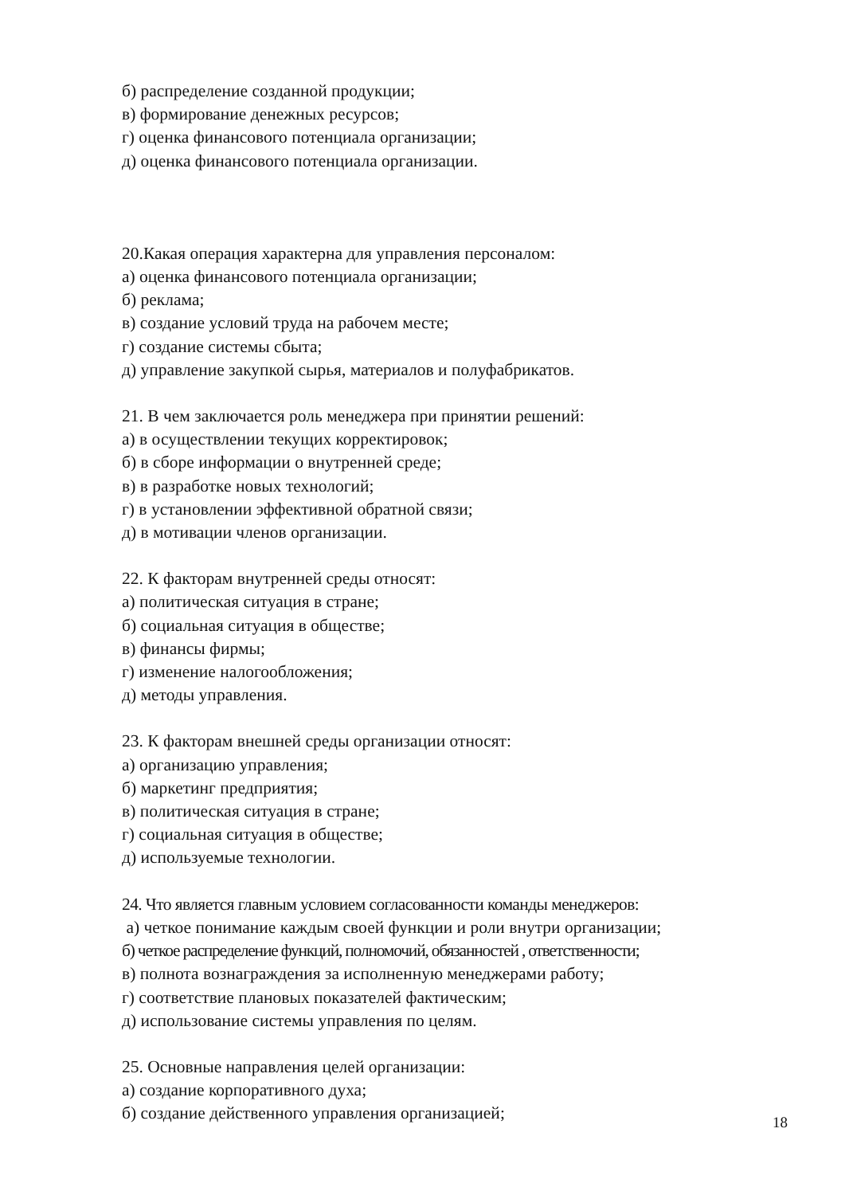б) распределение созданной продукции;
в) формирование денежных ресурсов;
г) оценка финансового потенциала организации;
д) оценка финансового потенциала организации.
20.Какая операция характерна для управления персоналом:
а) оценка финансового потенциала организации;
б) реклама;
в) создание условий труда на рабочем месте;
г) создание системы сбыта;
д) управление закупкой сырья, материалов и полуфабрикатов.
21. В чем заключается роль менеджера при принятии решений:
а) в осуществлении текущих корректировок;
б) в сборе информации о внутренней среде;
в) в разработке новых технологий;
г) в установлении эффективной обратной связи;
д) в мотивации членов организации.
22. К факторам внутренней среды относят:
а) политическая ситуация в стране;
б) социальная ситуация в обществе;
в) финансы фирмы;
г) изменение налогообложения;
д) методы управления.
23. К факторам внешней среды организации относят:
а) организацию управления;
б) маркетинг предприятия;
в) политическая ситуация в стране;
г) социальная ситуация в обществе;
д) используемые технологии.
24. Что является главным условием согласованности команды менеджеров:
а) четкое понимание каждым своей функции и роли внутри организации;
б) четкое распределение функций, полномочий, обязанностей , ответственности;
в) полнота вознаграждения за исполненную менеджерами работу;
г) соответствие плановых показателей фактическим;
д) использование системы управления по целям.
25. Основные направления целей организации:
а) создание корпоративного духа;
б) создание действенного управления организацией;
18